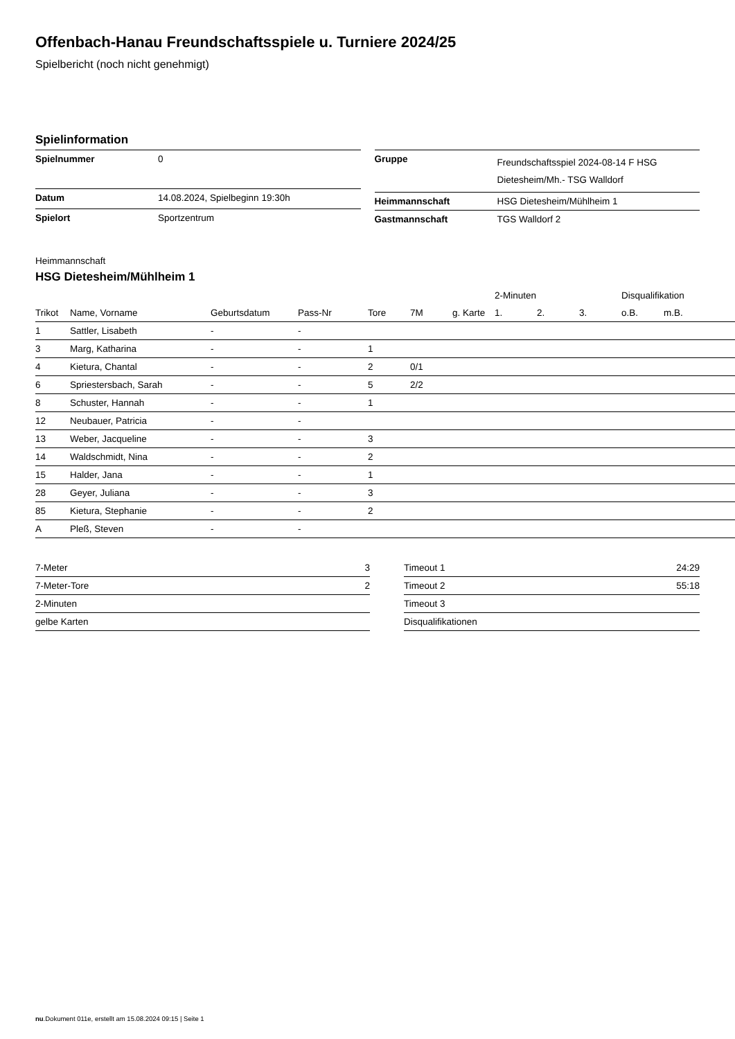Offenbach-Hanau Freundschaftsspiele u. Turniere 2024/25
Spielbericht (noch nicht genehmigt)
Spielinformation
| Spielnummer | 0 |
| Datum | 14.08.2024, Spielbeginn 19:30h |
| Spielort | Sportzentrum |
| Gruppe | Freundschaftsspiel 2024-08-14 F HSG Dietesheim/Mh.- TSG Walldorf |
| Heimmannschaft | HSG Dietesheim/Mühlheim 1 |
| Gastmannschaft | TGS Walldorf 2 |
Heimmannschaft
HSG Dietesheim/Mühlheim 1
| | | | | | | | 2-Minuten | | | Disqualifikation | |
| --- | --- | --- | --- | --- | --- | --- | --- | --- | --- | --- | --- |
| Trikot | Name, Vorname | Geburtsdatum | Pass-Nr | Tore | 7M | g. Karte | 1. | 2. | 3. | o.B. | m.B. |
| 1 | Sattler, Lisabeth | - | - | | | | | | | | |
| 3 | Marg, Katharina | - | - | 1 | | | | | | | |
| 4 | Kietura, Chantal | - | - | 2 | 0/1 | | | | | | |
| 6 | Spriestersbach, Sarah | - | - | 5 | 2/2 | | | | | | |
| 8 | Schuster, Hannah | - | - | 1 | | | | | | | |
| 12 | Neubauer, Patricia | - | - | | | | | | | | |
| 13 | Weber, Jacqueline | - | - | 3 | | | | | | | |
| 14 | Waldschmidt, Nina | - | - | 2 | | | | | | | |
| 15 | Halder, Jana | - | - | 1 | | | | | | | |
| 28 | Geyer, Juliana | - | - | 3 | | | | | | | |
| 85 | Kietura, Stephanie | - | - | 2 | | | | | | | |
| A | Pleß, Steven | - | - | | | | | | | | |
| 7-Meter | 3 |
| 7-Meter-Tore | 2 |
| 2-Minuten | |
| gelbe Karten | |
| Timeout 1 | 24:29 |
| Timeout 2 | 55:18 |
| Timeout 3 | |
| Disqualifikationen | |
nu.Dokument 011e, erstellt am 15.08.2024 09:15 | Seite 1